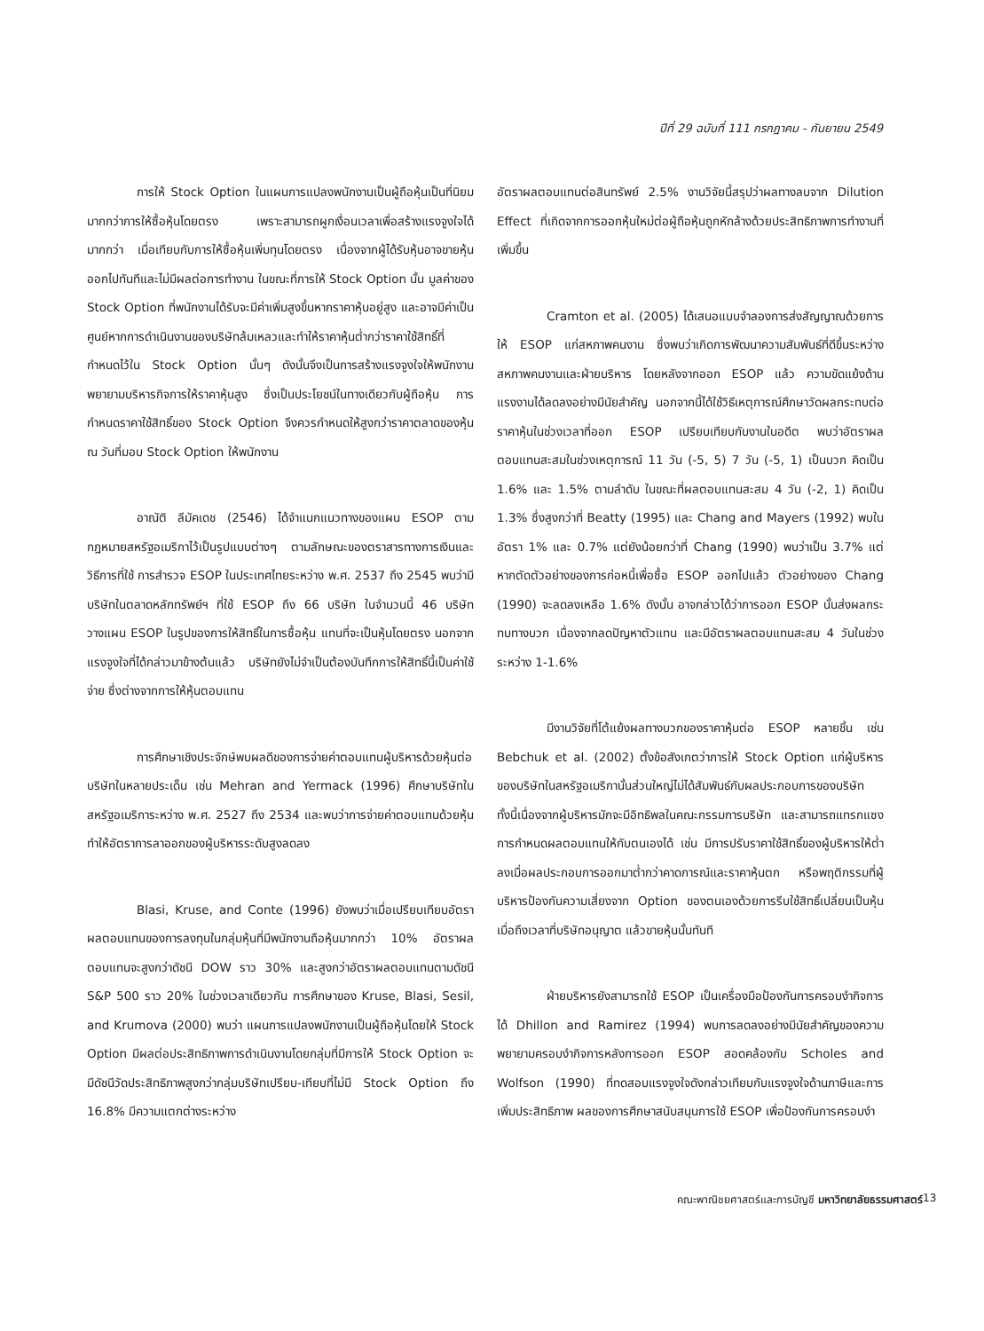ปีที่ 29 ฉบับที่ 111 กรกฎาคม - กันยายน 2549
การให้ Stock Option ในแผนการแปลงพนักงานเป็นผู้ถือหุ้นเป็นที่นิยมมากกว่าการให้ซื้อหุ้นโดยตรง เพราะสามารถผูกเงื่อนเวลาเพื่อสร้างแรงจูงใจได้มากกว่า เมื่อเทียบกับการให้ซื้อหุ้นเพิ่มทุนโดยตรง เนื่องจากผู้ได้รับหุ้นอาจขายหุ้นออกไปทันทีและไม่มีผลต่อการทำงาน ในขณะที่การให้ Stock Option นั้น มูลค่าของ Stock Option ที่พนักงานได้รับจะมีค่าเพิ่มสูงขึ้นหากราคาหุ้นอยู่สูง และอาจมีค่าเป็นศูนย์หากการดำเนินงานของบริษัทล้มเหลวและทำให้ราคาหุ้นต่ำกว่าราคาใช้สิทธิ์ที่กำหนดไว้ใน Stock Option นั้นๆ ดังนั้นจึงเป็นการสร้างแรงจูงใจให้พนักงานพยายามบริหารกิจการให้ราคาหุ้นสูง ซึ่งเป็นประโยชน์ในทางเดียวกับผู้ถือหุ้น การกำหนดราคาใช้สิทธิ์ของ Stock Option จึงควรกำหนดให้สูงกว่าราคาตลาดของหุ้น ณ วันที่มอบ Stock Option ให้พนักงาน
อาณัติ ลีมัคเดช (2546) ได้จำแนกแนวทางของแผน ESOP ตามกฎหมายสหรัฐอเมริกาไว้เป็นรูปแบบต่างๆ ตามลักษณะของตราสารทางการเงินและวิธีการที่ใช้ การสำรวจ ESOP ในประเทศไทยระหว่าง พ.ศ. 2537 ถึง 2545 พบว่ามีบริษัทในตลาดหลักทรัพย์ฯ ที่ใช้ ESOP ถึง 66 บริษัท ในจำนวนนี้ 46 บริษัทวางแผน ESOP ในรูปของการให้สิทธิ์ในการซื้อหุ้น แทนที่จะเป็นหุ้นโดยตรง นอกจากแรงจูงใจที่ได้กล่าวมาข้างต้นแล้ว บริษัทยังไม่จำเป็นต้องบันทึกการให้สิทธิ์นี้เป็นค่าใช้จ่าย ซึ่งต่างจากการให้หุ้นตอบแทน
การศึกษาเชิงประจักษ์พบผลดีของการจ่ายค่าตอบแทนผู้บริหารด้วยหุ้นต่อบริษัทในหลายประเด็น เช่น Mehran and Yermack (1996) ศึกษาบริษัทในสหรัฐอเมริการะหว่าง พ.ศ. 2527 ถึง 2534 และพบว่าการจ่ายค่าตอบแทนด้วยหุ้นทำให้อัตราการลาออกของผู้บริหารระดับสูงลดลง
Blasi, Kruse, and Conte (1996) ยังพบว่าเมื่อเปรียบเทียบอัตราผลตอบแทนของการลงทุนในกลุ่มหุ้นที่มีพนักงานถือหุ้นมากกว่า 10% อัตราผลตอบแทนจะสูงกว่าดัชนี DOW ราว 30% และสูงกว่าอัตราผลตอบแทนตามดัชนี S&P 500 ราว 20% ในช่วงเวลาเดียวกัน การศึกษาของ Kruse, Blasi, Sesil, and Krumova (2000) พบว่า แผนการแปลงพนักงานเป็นผู้ถือหุ้นโดยให้ Stock Option มีผลต่อประสิทธิภาพการดำเนินงานโดยกลุ่มที่มีการให้ Stock Option จะมีดัชนีวัดประสิทธิภาพสูงกว่ากลุ่มบริษัทเปรียบ-เทียบที่ไม่มี Stock Option ถึง 16.8% มีความแตกต่างระหว่าง
อัตราผลตอบแทนต่อสินทรัพย์ 2.5% งานวิจัยนี้สรุปว่าผลทางลบจาก Dilution Effect ที่เกิดจากการออกหุ้นใหม่ต่อผู้ถือหุ้นถูกหักล้างด้วยประสิทธิภาพการทำงานที่เพิ่มขึ้น
Cramton et al. (2005) ได้เสนอแบบจำลองการส่งสัญญาณด้วยการให้ ESOP แก่สหภาพคนงาน ซึ่งพบว่าเกิดการพัฒนาความสัมพันธ์ที่ดีขึ้นระหว่างสหภาพคนงานและฝ่ายบริหาร โดยหลังจากออก ESOP แล้ว ความขัดแย้งด้านแรงงานได้ลดลงอย่างมีนัยสำคัญ นอกจากนี้ได้ใช้วิธีเหตุการณ์ศึกษาวัดผลกระทบต่อราคาหุ้นในช่วงเวลาที่ออก ESOP เปรียบเทียบกับงานในอดีต พบว่าอัตราผลตอบแทนสะสมในช่วงเหตุการณ์ 11 วัน (-5, 5) 7 วัน (-5, 1) เป็นบวก คิดเป็น 1.6% และ 1.5% ตามลำดับ ในขณะที่ผลตอบแทนสะสม 4 วัน (-2, 1) คิดเป็น 1.3% ซึ่งสูงกว่าที่ Beatty (1995) และ Chang and Mayers (1992) พบในอัตรา 1% และ 0.7% แต่ยังน้อยกว่าที่ Chang (1990) พบว่าเป็น 3.7% แต่หากตัดตัวอย่างของการก่อหนี้เพื่อซื้อ ESOP ออกไปแล้ว ตัวอย่างของ Chang (1990) จะลดลงเหลือ 1.6% ดังนั้น อาจกล่าวได้ว่าการออก ESOP นั้นส่งผลกระทบทางบวก เนื่องจากลดปัญหาตัวแทน และมีอัตราผลตอบแทนสะสม 4 วันในช่วงระหว่าง 1-1.6%
มีงานวิจัยที่โต้แย้งผลทางบวกของราคาหุ้นต่อ ESOP หลายชิ้น เช่น Bebchuk et al. (2002) ตั้งข้อสังเกตว่าการให้ Stock Option แก่ผู้บริหารของบริษัทในสหรัฐอเมริกานั้นส่วนใหญ่ไม่ได้สัมพันธ์กับผลประกอบการของบริษัท ทั้งนี้เนื่องจากผู้บริหารมักจะมีอิทธิพลในคณะกรรมการบริษัท และสามารถแทรกแซงการกำหนดผลตอบแทนให้กับตนเองได้ เช่น มีการปรับราคาใช้สิทธิ์ของผู้บริหารให้ต่ำลงเมื่อผลประกอบการออกมาต่ำกว่าคาดการณ์และราคาหุ้นตก หรือพฤติกรรมที่ผู้บริหารป้องกันความเสี่ยงจาก Option ของตนเองด้วยการรีบใช้สิทธิ์เปลี่ยนเป็นหุ้นเมื่อถึงเวลาที่บริษัทอนุญาต แล้วขายหุ้นนั้นทันที
ฝ่ายบริหารยังสามารถใช้ ESOP เป็นเครื่องมือป้องกันการครอบงำกิจการได้ Dhillon and Ramirez (1994) พบการลดลงอย่างมีนัยสำคัญของความพยายามครอบงำกิจการหลังการออก ESOP สอดคล้องกับ Scholes and Wolfson (1990) ที่ทดสอบแรงจูงใจดังกล่าวเทียบกับแรงจูงใจด้านภาษีและการเพิ่มประสิทธิภาพ ผลของการศึกษาสนับสนุนการใช้ ESOP เพื่อป้องกันการครอบงำ
คณะพาณิชยศาสตร์และการบัญชี มหาวิทยาลัยธรรมศาสตร์ 13